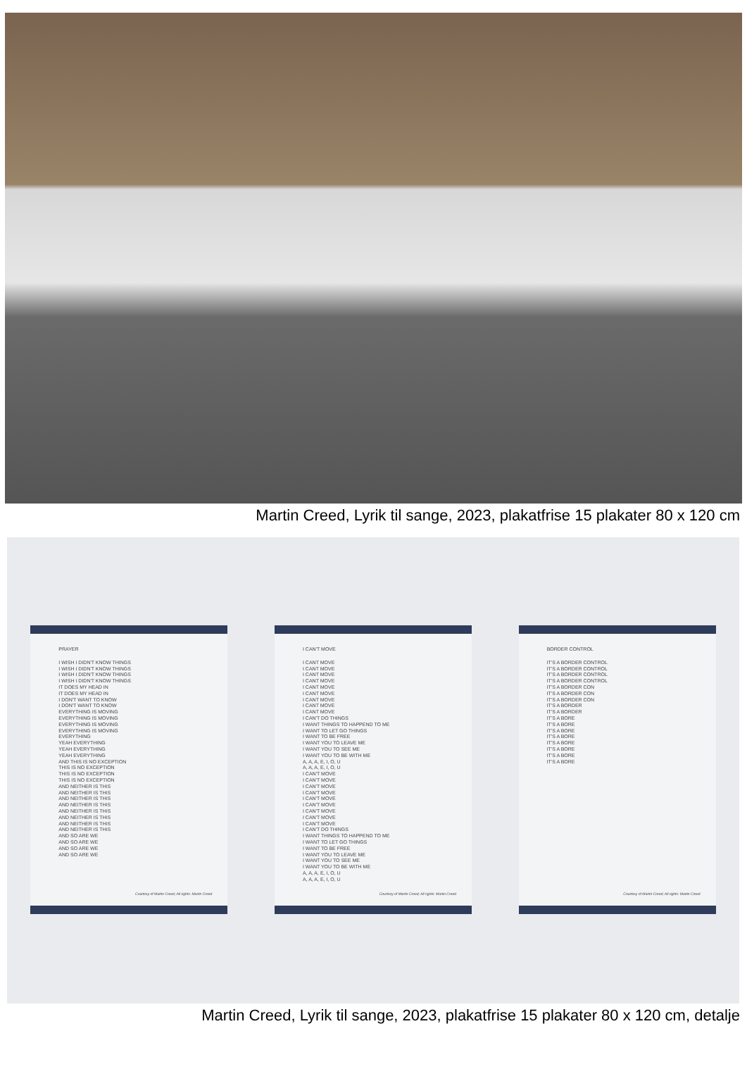Martin Creed, Lyrik til sange, 2023, plakatfrise 15 plakater 80 x 120 cm
PRAYER
I WISH I DIDN'T KNOW THINGS
I WISH I DIDN'T KNOW THINGS
I WISH I DIDN'T KNOW THINGS
I WISH I DIDN'T KNOW THINGS
IT DOES MY HEAD IN
IT DOES MY HEAD IN
I DON'T WANT TO KNOW
I DON'T WANT TO KNOW
EVERYTHING IS MOVING
EVERYTHING IS MOVING
EVERYTHING IS MOVING
EVERYTHING IS MOVING
EVERYTHING
YEAH EVERYTHING
YEAH EVERYTHING
YEAH EVERYTHING
AND THIS IS NO EXCEPTION
THIS IS NO EXCEPTION
THIS IS NO EXCEPTION
THIS IS NO EXCEPTION
AND NEITHER IS THIS
AND NEITHER IS THIS
AND NEITHER IS THIS
AND NEITHER IS THIS
AND NEITHER IS THIS
AND NEITHER IS THIS
AND NEITHER IS THIS
AND NEITHER IS THIS
AND SO ARE WE
AND SO ARE WE
AND SO ARE WE
AND SO ARE WE
Courtesy of Martin Creed; All rights: Martin Creed
I CAN'T MOVE
I CANT MOVE
I CANT MOVE
I CANT MOVE
I CANT MOVE
I CANT MOVE
I CANT MOVE
I CANT MOVE
I CANT MOVE
I CANT MOVE
I CAN'T DO THINGS
I WANT THINGS TO HAPPEND TO ME
I WANT TO LET GO THINGS
I WANT TO BE FREE
I WANT YOU TO LEAVE ME
I WANT YOU TO SEE ME
I WANT YOU TO BE WITH ME
A, A, A, E, I, O, U
A, A, A, E, I, O, U
I CAN'T MOVE
I CAN'T MOVE
I CAN'T MOVE
I CAN'T MOVE
I CAN'T MOVE
I CAN'T MOVE
I CAN'T MOVE
I CAN'T MOVE
I CAN'T MOVE
I CAN'T DO THINGS
I WANT THINGS TO HAPPEND TO ME
I WANT TO LET GO THINGS
I WANT TO BE FREE
I WANT YOU TO LEAVE ME
I WANT YOU TO SEE ME
I WANT YOU TO BE WITH ME
A, A, A, E, I, O, U
A, A, A, E, I, O, U
Courtesy of Martin Creed; All rights: Martin Creed
BORDER CONTROL
IT'S A BORDER CONTROL
IT'S A BORDER CONTROL
IT'S A BORDER CONTROL
IT'S A BORDER CONTROL
IT'S A BORDER CON
IT'S A BORDER CON
IT'S A BORDER CON
IT'S A BORDER
IT'S A BORDER
IT'S A BORE
IT'S A BORE
IT'S A BORE
IT'S A BORE
IT'S A BORE
IT'S A BORE
IT'S A BORE
IT'S A BORE
Courtesy of Martin Creed; All rights: Martin Creed
Martin Creed, Lyrik til sange, 2023, plakatfrise 15 plakater 80 x 120 cm, detalje